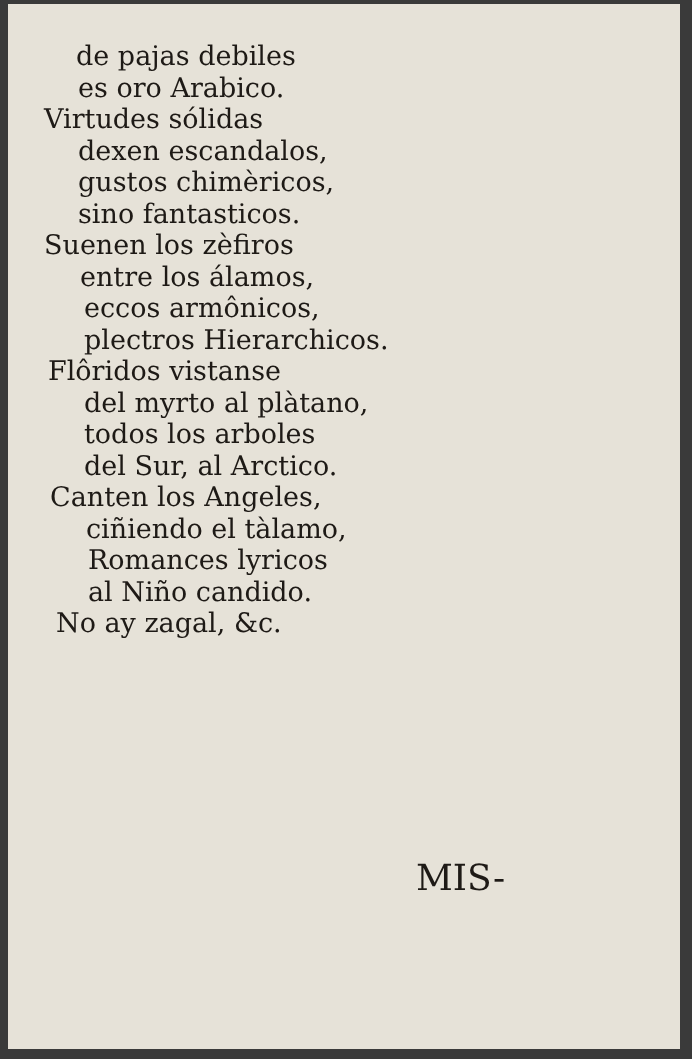de pajas debiles
es oro Arabico.
Virtudes sólidas
dexen escandalos,
gustos chimèricos,
sino fantasticos.
Suenen los zèfiros
entre los álamos,
eccos armônicos,
plectros Hierarchicos.
Flôridos vistanse
del myrto al plàtano,
todos los arboles
del Sur, al Arctico.
Canten los Angeles,
ciñiendo el tàlamo,
Romances lyricos
al Niño candido.
No ay zagal, &c.
MIS-